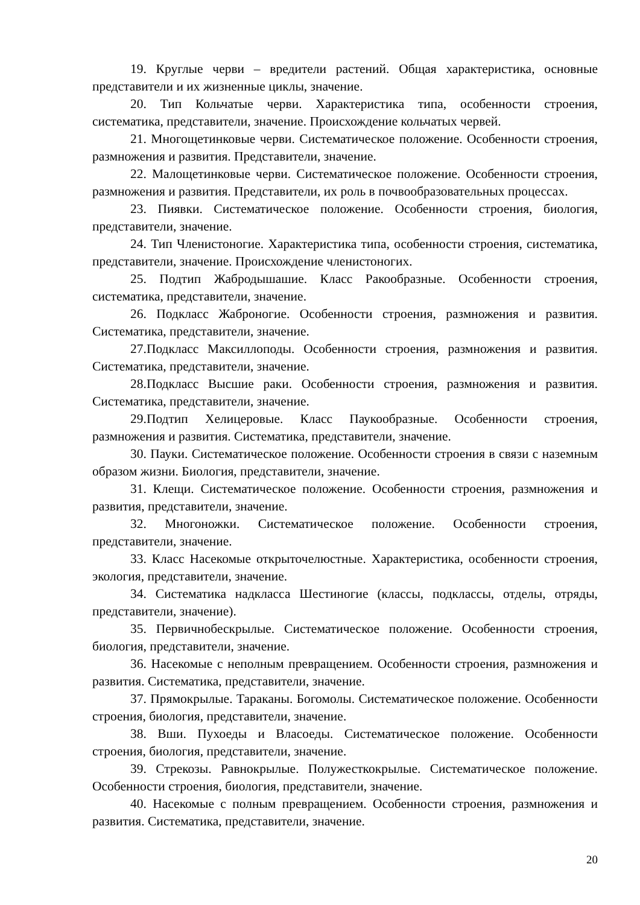19. Круглые черви – вредители растений. Общая характеристика, основные представители и их жизненные циклы, значение.
20. Тип Кольчатые черви. Характеристика типа, особенности строения, систематика, представители, значение. Происхождение кольчатых червей.
21. Многощетинковые черви. Систематическое положение. Особенности строения, размножения и развития. Представители, значение.
22. Малощетинковые черви. Систематическое положение. Особенности строения, размножения и развития. Представители, их роль в почвообразовательных процессах.
23. Пиявки. Систематическое положение. Особенности строения, биология, представители, значение.
24. Тип Членистоногие. Характеристика типа, особенности строения, систематика, представители, значение. Происхождение членистоногих.
25. Подтип Жабродышашие. Класс Ракообразные. Особенности строения, систематика, представители, значение.
26. Подкласс Жаброногие. Особенности строения, размножения и развития. Систематика, представители, значение.
27.Подкласс Максиллоподы. Особенности строения, размножения и развития. Систематика, представители, значение.
28.Подкласс Высшие раки. Особенности строения, размножения и развития. Систематика, представители, значение.
29.Подтип Хелицеровые. Класс Паукообразные. Особенности строения, размножения и развития. Систематика, представители, значение.
30. Пауки. Систематическое положение. Особенности строения в связи с наземным образом жизни. Биология, представители, значение.
31. Клещи. Систематическое положение. Особенности строения, размножения и развития, представители, значение.
32. Многоножки. Систематическое положение. Особенности строения, представители, значение.
33. Класс Насекомые открыточелюстные. Характеристика, особенности строения, экология, представители, значение.
34. Систематика надкласса Шестиногие (классы, подклассы, отделы, отряды, представители, значение).
35. Первичнобескрылые. Систематическое положение. Особенности строения, биология, представители, значение.
36. Насекомые с неполным превращением. Особенности строения, размножения и развития. Систематика, представители, значение.
37. Прямокрылые. Тараканы. Богомолы. Систематическое положение. Особенности строения, биология, представители, значение.
38. Вши. Пухоеды и Власоеды. Систематическое положение. Особенности строения, биология, представители, значение.
39. Стрекозы. Равнокрылые. Полужесткокрылые. Систематическое положение. Особенности строения, биология, представители, значение.
40. Насекомые с полным превращением. Особенности строения, размножения и развития. Систематика, представители, значение.
20